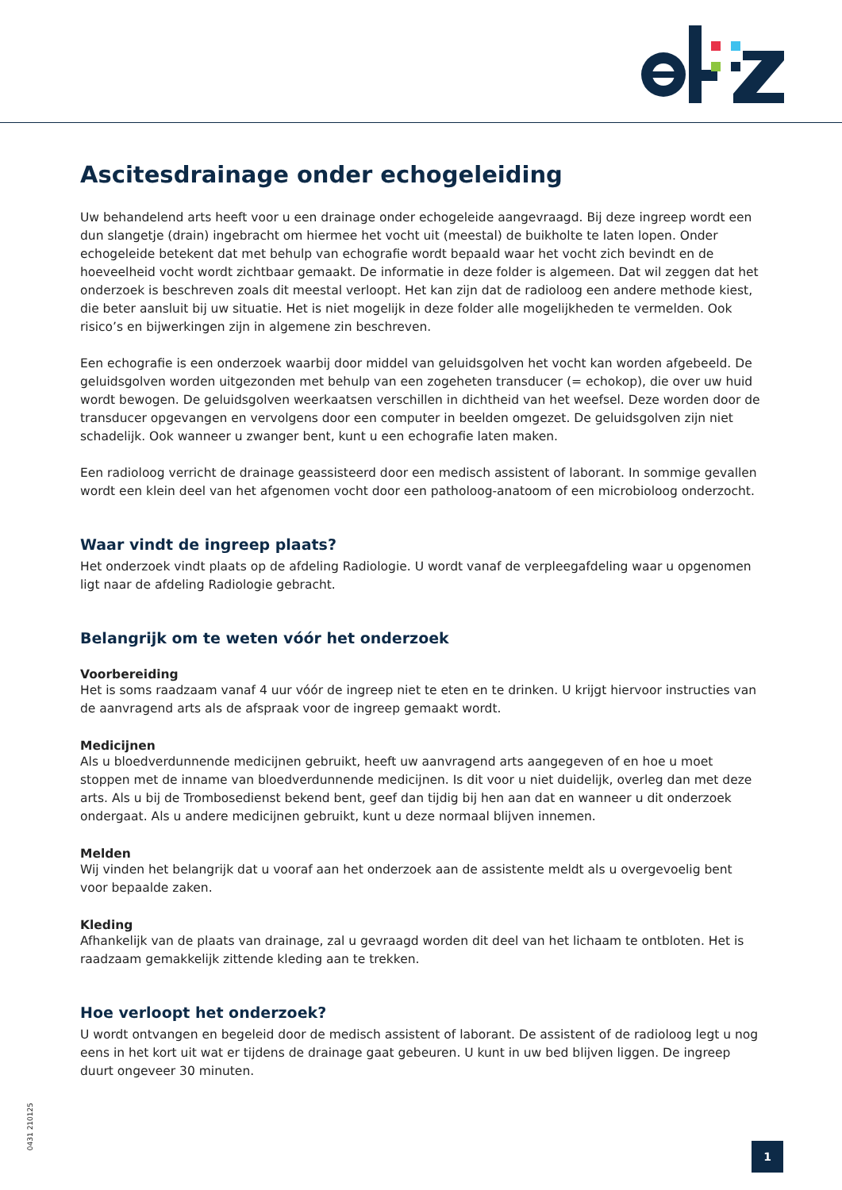Ascitesdrainage onder echogeleiding
Uw behandelend arts heeft voor u een drainage onder echogeleide aangevraagd. Bij deze ingreep wordt een dun slangetje (drain) ingebracht om hiermee het vocht uit (meestal) de buikholte te laten lopen. Onder echogeleide betekent dat met behulp van echografie wordt bepaald waar het vocht zich bevindt en de hoeveelheid vocht wordt zichtbaar gemaakt. De informatie in deze folder is algemeen. Dat wil zeggen dat het onderzoek is beschreven zoals dit meestal verloopt. Het kan zijn dat de radioloog een andere methode kiest, die beter aansluit bij uw situatie. Het is niet mogelijk in deze folder alle mogelijkheden te vermelden. Ook risico’s en bijwerkingen zijn in algemene zin beschreven.
Een echografie is een onderzoek waarbij door middel van geluidsgolven het vocht kan worden afgebeeld. De geluidsgolven worden uitgezonden met behulp van een zogeheten transducer (= echokop), die over uw huid wordt bewogen. De geluidsgolven weerkaatsen verschillen in dichtheid van het weefsel. Deze worden door de transducer opgevangen en vervolgens door een computer in beelden omgezet. De geluidsgolven zijn niet schadelijk. Ook wanneer u zwanger bent, kunt u een echografie laten maken.
Een radioloog verricht de drainage geassisteerd door een medisch assistent of laborant. In sommige gevallen wordt een klein deel van het afgenomen vocht door een patholoog-anatoom of een microbioloog onderzocht.
Waar vindt de ingreep plaats?
Het onderzoek vindt plaats op de afdeling Radiologie. U wordt vanaf de verpleegafdeling waar u opgenomen ligt naar de afdeling Radiologie gebracht.
Belangrijk om te weten vóór het onderzoek
Voorbereiding
Het is soms raadzaam vanaf 4 uur vóór de ingreep niet te eten en te drinken. U krijgt hiervoor instructies van de aanvragend arts als de afspraak voor de ingreep gemaakt wordt.
Medicijnen
Als u bloedverdunnende medicijnen gebruikt, heeft uw aanvragend arts aangegeven of en hoe u moet stoppen met de inname van bloedverdunnende medicijnen. Is dit voor u niet duidelijk, overleg dan met deze arts. Als u bij de Trombosedienst bekend bent, geef dan tijdig bij hen aan dat en wanneer u dit onderzoek ondergaat. Als u andere medicijnen gebruikt, kunt u deze normaal blijven innemen.
Melden
Wij vinden het belangrijk dat u vooraf aan het onderzoek aan de assistente meldt als u overgevoelig bent voor bepaalde zaken.
Kleding
Afhankelijk van de plaats van drainage, zal u gevraagd worden dit deel van het lichaam te ontbloten. Het is raadzaam gemakkelijk zittende kleding aan te trekken.
Hoe verloopt het onderzoek?
U wordt ontvangen en begeleid door de medisch assistent of laborant. De assistent of de radioloog legt u nog eens in het kort uit wat er tijdens de drainage gaat gebeuren. U kunt in uw bed blijven liggen. De ingreep duurt ongeveer 30 minuten.
0431 210125
1